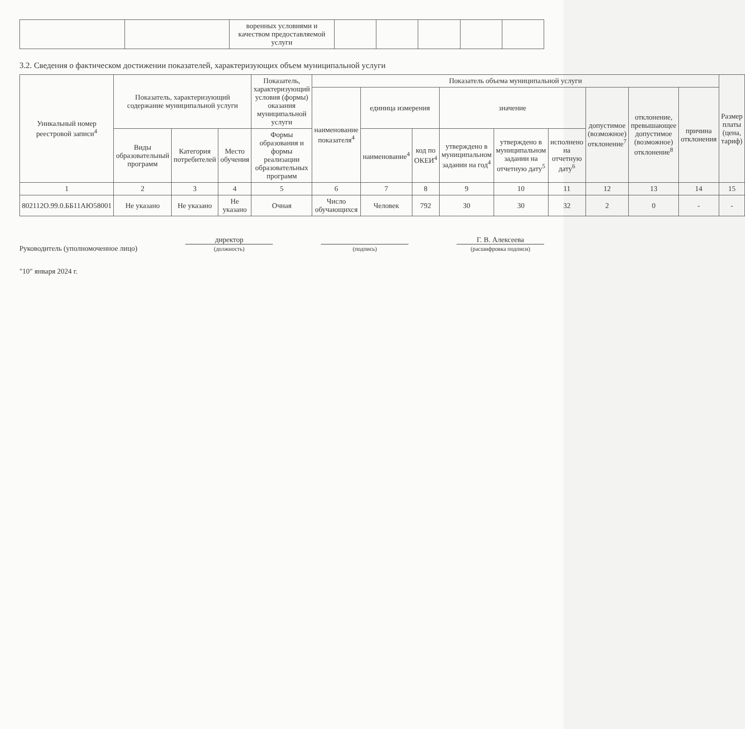| | | воренных условиями и качеством предоставляемой услуги | | | | | |
3.2. Сведения о фактическом достижении показателей, характеризующих объем муниципальной услуги
| Уникальный номер реестровой записи<sup>4</sup> | Показатель, характеризующий содержание муниципальной услуги | | | Показатель, характеризующий условия (формы) оказания муниципальной услуги | Показатель объема муниципальной услуги | | | | | | | | | Размер платы (цена, тариф) |
| --- | --- | --- | --- | --- | --- | --- | --- | --- | --- | --- | --- | --- | --- | --- |
| | | | | | наименование показателя<sup>4</sup> | единица измерения | | значение | | | допустимое (возможное) отклонение<sup>7</sup> | отклонение, превышающее допустимое (возможное) отклонение<sup>8</sup> | причина отклонения | |
| | Виды образовательный программ | Категория потребителей | Место обучения | Формы образования и формы реализации образовательных программ | | наименование<sup>4</sup> | код по ОКЕИ<sup>4</sup> | утверждено в муниципальном задании на год<sup>4</sup> | утверждено в муниципальном задании на отчетную дату<sup>5</sup> | исполнено на отчетную дату<sup>6</sup> | | | | |
| 1 | 2 | 3 | 4 | 5 | 6 | 7 | 8 | 9 | 10 | 11 | 12 | 13 | 14 | 15 |
| 802112О.99.0.ББ11АЮ58001 | Не указано | Не указано | Не указано | Очная | Число обучающихся | Человек | 792 | 30 | 30 | 32 | 2 | 0 | - | - |
Руководитель (уполномоченное лицо)
директор
(должность)
(подпись)
Г. В. Алексеева
(расшифровка подписи)
"10" января 2024 г.